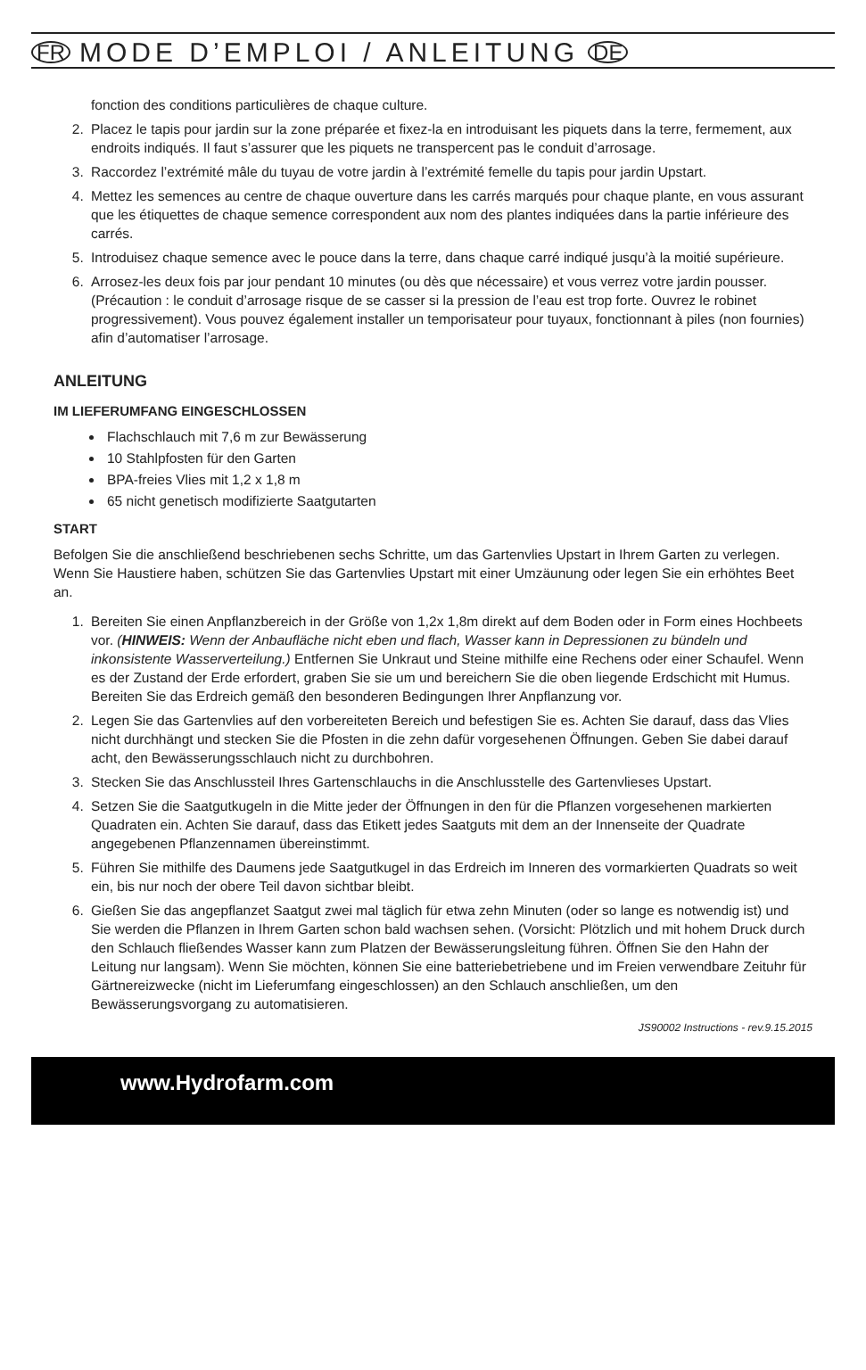FR MODE D’EMPLOI / ANLEITUNG DE
fonction des conditions particulières de chaque culture.
2. Placez le tapis pour jardin sur la zone préparée et fixez-la en introduisant les piquets dans la terre, fermement, aux endroits indiqués. Il faut s’assurer que les piquets ne transpercent pas le conduit d’arrosage.
3. Raccordez l’extrémité mâle du tuyau de votre jardin à l’extrémité femelle du tapis pour jardin Upstart.
4. Mettez les semences au centre de chaque ouverture dans les carrés marqués pour chaque plante, en vous assurant que les étiquettes de chaque semence correspondent aux nom des plantes indiquées dans la partie inférieure des carrés.
5. Introduisez chaque semence avec le pouce dans la terre, dans chaque carré indiqué jusqu’à la moitié supérieure.
6. Arrosez-les deux fois par jour pendant 10 minutes (ou dès que nécessaire) et vous verrez votre jardin pousser. (Précaution : le conduit d’arrosage risque de se casser si la pression de l’eau est trop forte. Ouvrez le robinet progressivement). Vous pouvez également installer un temporisateur pour tuyaux, fonctionnant à piles (non fournies) afin d’automatiser l’arrosage.
ANLEITUNG
IM LIEFERUMFANG EINGESCHLOSSEN
Flachschlauch mit 7,6 m zur Bewässerung
10 Stahlpfosten für den Garten
BPA-freies Vlies mit 1,2 x 1,8 m
65 nicht genetisch modifizierte Saatgutarten
START
Befolgen Sie die anschließend beschriebenen sechs Schritte, um das Gartenvlies Upstart in Ihrem Garten zu verlegen. Wenn Sie Haustiere haben, schützen Sie das Gartenvlies Upstart mit einer Umzäunung oder legen Sie ein erhöhtes Beet an.
1. Bereiten Sie einen Anpflanzbereich in der Größe von 1,2x 1,8m direkt auf dem Boden oder in Form eines Hochbeets vor. (HINWEIS: Wenn der Anbaufläche nicht eben und flach, Wasser kann in Depressionen zu bündeln und inkonsistente Wasserverteilung.) Entfernen Sie Unkraut und Steine mithilfe eine Rechens oder einer Schaufel. Wenn es der Zustand der Erde erfordert, graben Sie sie um und bereichern Sie die oben liegende Erdschicht mit Humus. Bereiten Sie das Erdreich gemäß den besonderen Bedingungen Ihrer Anpflanzung vor.
2. Legen Sie das Gartenvlies auf den vorbereiteten Bereich und befestigen Sie es. Achten Sie darauf, dass das Vlies nicht durchhängt und stecken Sie die Pfosten in die zehn dafür vorgesehenen Öffnungen. Geben Sie dabei darauf acht, den Bewässerungsschlauch nicht zu durchbohren.
3. Stecken Sie das Anschlussteil Ihres Gartenschlauchs in die Anschlusstelle des Gartenvlieses Upstart.
4. Setzen Sie die Saatgutkugeln in die Mitte jeder der Öffnungen in den für die Pflanzen vorgesehenen markierten Quadraten ein. Achten Sie darauf, dass das Etikett jedes Saatguts mit dem an der Innenseite der Quadrate angegebenen Pflanzennamen übereinstimmt.
5. Führen Sie mithilfe des Daumens jede Saatgutkugel in das Erdreich im Inneren des vormarkierten Quadrats so weit ein, bis nur noch der obere Teil davon sichtbar bleibt.
6. Gießen Sie das angepflanzet Saatgut zwei mal täglich für etwa zehn Minuten (oder so lange es notwendig ist) und Sie werden die Pflanzen in Ihrem Garten schon bald wachsen sehen. (Vorsicht: Plötzlich und mit hohem Druck durch den Schlauch fließendes Wasser kann zum Platzen der Bewässerungsleitung führen. Öffnen Sie den Hahn der Leitung nur langsam). Wenn Sie möchten, können Sie eine batteriebetriebene und im Freien verwendbare Zeituhr für Gärtnereizwecke (nicht im Lieferumfang eingeschlossen) an den Schlauch anschließen, um den Bewässerungsvorgang zu automatisieren.
JS90002 Instructions - rev.9.15.2015
www.Hydrofarm.com